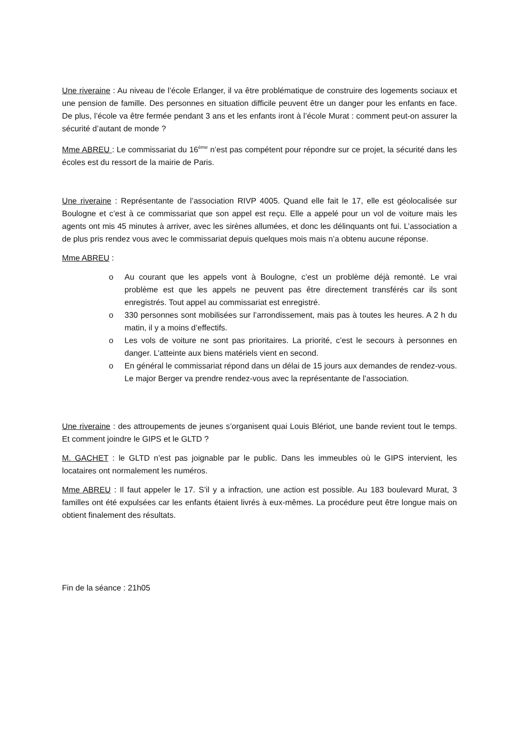Une riveraine : Au niveau de l’école Erlanger, il va être problématique de construire des logements sociaux et une pension de famille. Des personnes en situation difficile peuvent être un danger pour les enfants en face. De plus, l’école va être fermée pendant 3 ans et les enfants iront à l’école Murat : comment peut-on assurer la sécurité d’autant de monde ?
Mme ABREU : Le commissariat du 16<sup>ème</sup> n’est pas compétent pour répondre sur ce projet, la sécurité dans les écoles est du ressort de la mairie de Paris.
Une riveraine : Représentante de l’association RIVP 4005. Quand elle fait le 17, elle est géolocalisée sur Boulogne et c’est à ce commissariat que son appel est reçu. Elle a appelé pour un vol de voiture mais les agents ont mis 45 minutes à arriver, avec les sirènes allumées, et donc les délinquants ont fui. L’association a de plus pris rendez vous avec le commissariat depuis quelques mois mais n’a obtenu aucune réponse.
Mme ABREU :
o Au courant que les appels vont à Boulogne, c’est un problème déjà remonté. Le vrai problème est que les appels ne peuvent pas être directement transférés car ils sont enregistrés. Tout appel au commissariat est enregistré.
o 330 personnes sont mobilisées sur l’arrondissement, mais pas à toutes les heures. A 2 h du matin, il y a moins d’effectifs.
o Les vols de voiture ne sont pas prioritaires. La priorité, c’est le secours à personnes en danger. L’atteinte aux biens matériels vient en second.
o En général le commissariat répond dans un délai de 15 jours aux demandes de rendez-vous. Le major Berger va prendre rendez-vous avec la représentante de l’association.
Une riveraine : des attroupements de jeunes s’organisent quai Louis Blériot, une bande revient tout le temps. Et comment joindre le GIPS et le GLTD ?
M. GACHET : le GLTD n’est pas joignable par le public. Dans les immeubles où le GIPS intervient, les locataires ont normalement les numéros.
Mme ABREU : Il faut appeler le 17. S’il y a infraction, une action est possible. Au 183 boulevard Murat, 3 familles ont été expulsées car les enfants étaient livrés à eux-mêmes. La procédure peut être longue mais on obtient finalement des résultats.
Fin de la séance : 21h05